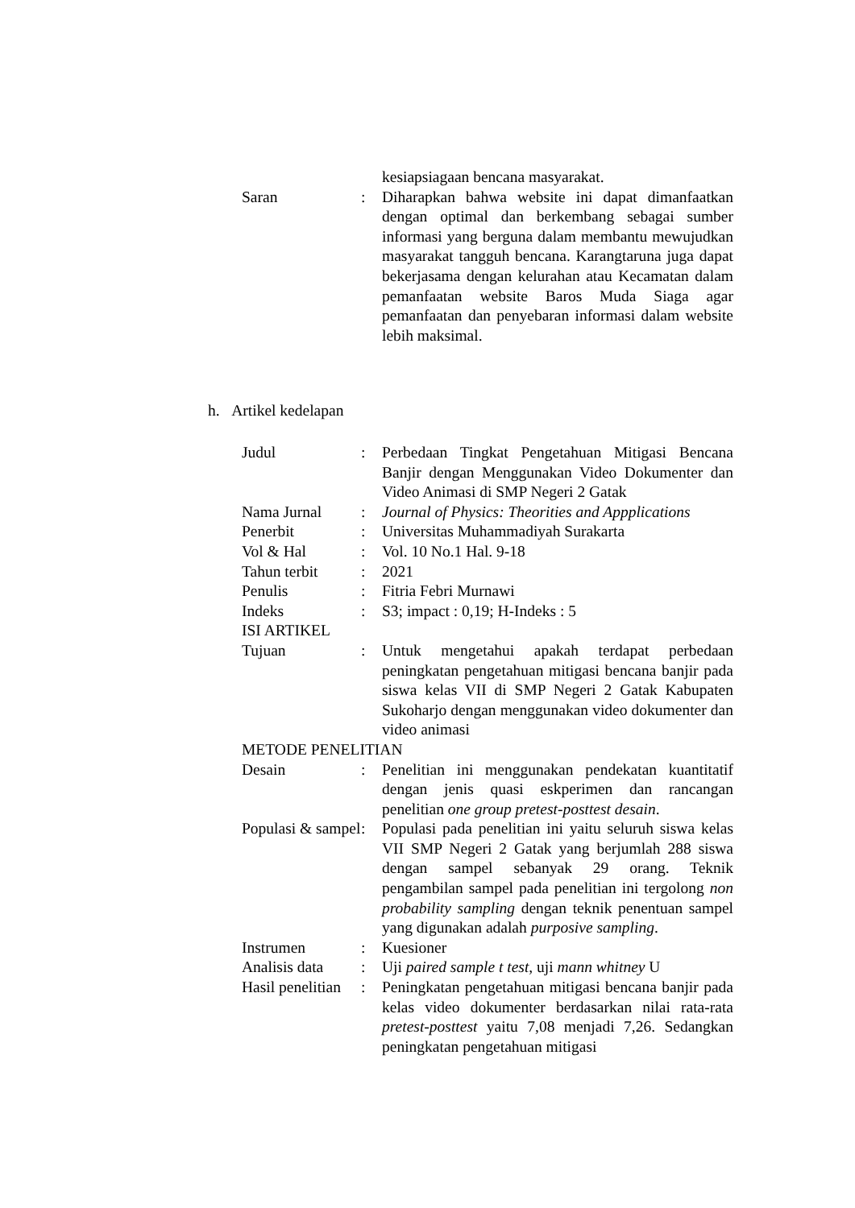| | | kesiapsiagaan bencana masyarakat. |
| Saran | : | Diharapkan bahwa website ini dapat dimanfaatkan dengan optimal dan berkembang sebagai sumber informasi yang berguna dalam membantu mewujudkan masyarakat tangguh bencana. Karangtaruna juga dapat bekerjasama dengan kelurahan atau Kecamatan dalam pemanfaatan website Baros Muda Siaga agar pemanfaatan dan penyebaran informasi dalam website lebih maksimal. |
h. Artikel kedelapan
| Judul | : | Perbedaan Tingkat Pengetahuan Mitigasi Bencana Banjir dengan Menggunakan Video Dokumenter dan Video Animasi di SMP Negeri 2 Gatak |
| Nama Jurnal | : | Journal of Physics: Theorities and Appplications |
| Penerbit | : | Universitas Muhammadiyah Surakarta |
| Vol & Hal | : | Vol. 10 No.1 Hal. 9-18 |
| Tahun terbit | : | 2021 |
| Penulis | : | Fitria Febri Murnawi |
| Indeks | : | S3; impact : 0,19; H-Indeks : 5 |
| ISI ARTIKEL | | |
| Tujuan | : | Untuk mengetahui apakah terdapat perbedaan peningkatan pengetahuan mitigasi bencana banjir pada siswa kelas VII di SMP Negeri 2 Gatak Kabupaten Sukoharjo dengan menggunakan video dokumenter dan video animasi |
| METODE PENELITIAN | | |
| Desain | : | Penelitian ini menggunakan pendekatan kuantitatif dengan jenis quasi eskperimen dan rancangan penelitian one group pretest-posttest desain . |
| Populasi & sampel | : | Populasi pada penelitian ini yaitu seluruh siswa kelas VII SMP Negeri 2 Gatak yang berjumlah 288 siswa dengan sampel sebanyak 29 orang. Teknik pengambilan sampel pada penelitian ini tergolong non probability sampling dengan teknik penentuan sampel yang digunakan adalah purposive sampling . |
| Instrumen | : | Kuesioner |
| Analisis data | : | Uji paired sample t test , uji mann whitney U |
| Hasil penelitian | : | Peningkatan pengetahuan mitigasi bencana banjir pada kelas video dokumenter berdasarkan nilai rata-rata pretest-posttest yaitu 7,08 menjadi 7,26. Sedangkan peningkatan pengetahuan mitigasi |